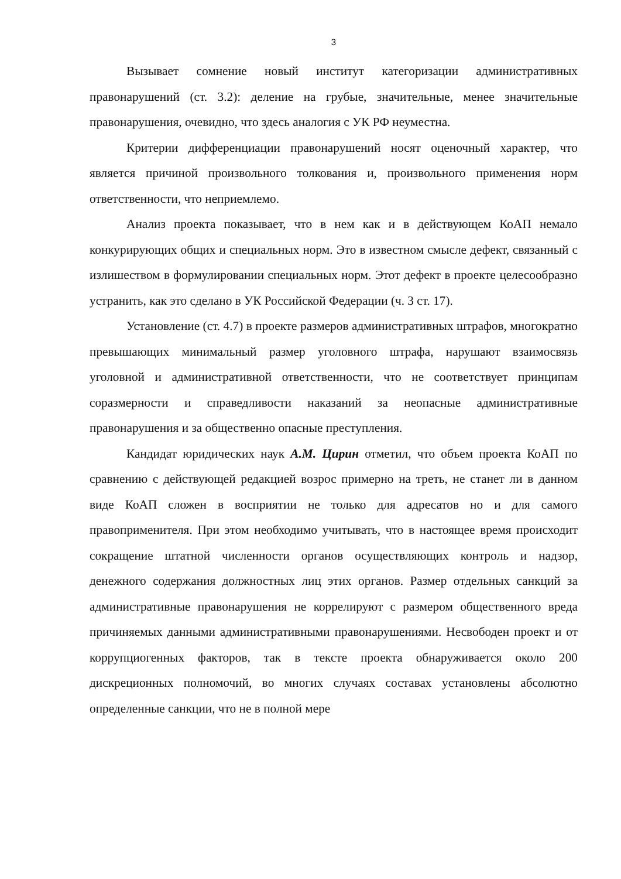3
Вызывает сомнение новый институт категоризации административных правонарушений (ст. 3.2): деление на грубые, значительные, менее значительные правонарушения, очевидно, что здесь аналогия с УК РФ неуместна.
Критерии дифференциации правонарушений носят оценочный характер, что является причиной произвольного толкования и, произвольного применения норм ответственности, что неприемлемо.
Анализ проекта показывает, что в нем как и в действующем КоАП немало конкурирующих общих и специальных норм. Это в известном смысле дефект, связанный с излишеством в формулировании специальных норм. Этот дефект в проекте целесообразно устранить, как это сделано в УК Российской Федерации (ч. 3 ст. 17).
Установление (ст. 4.7) в проекте размеров административных штрафов, многократно превышающих минимальный размер уголовного штрафа, нарушают взаимосвязь уголовной и административной ответственности, что не соответствует принципам соразмерности и справедливости наказаний за неопасные административные правонарушения и за общественно опасные преступления.
Кандидат юридических наук А.М. Цирин отметил, что объем проекта КоАП по сравнению с действующей редакцией возрос примерно на треть, не станет ли в данном виде КоАП сложен в восприятии не только для адресатов но и для самого правоприменителя. При этом необходимо учитывать, что в настоящее время происходит сокращение штатной численности органов осуществляющих контроль и надзор, денежного содержания должностных лиц этих органов. Размер отдельных санкций за административные правонарушения не коррелируют с размером общественного вреда причиняемых данными административными правонарушениями. Несвободен проект и от коррупциогенных факторов, так в тексте проекта обнаруживается около 200 дискреционных полномочий, во многих случаях составах установлены абсолютно определенные санкции, что не в полной мере